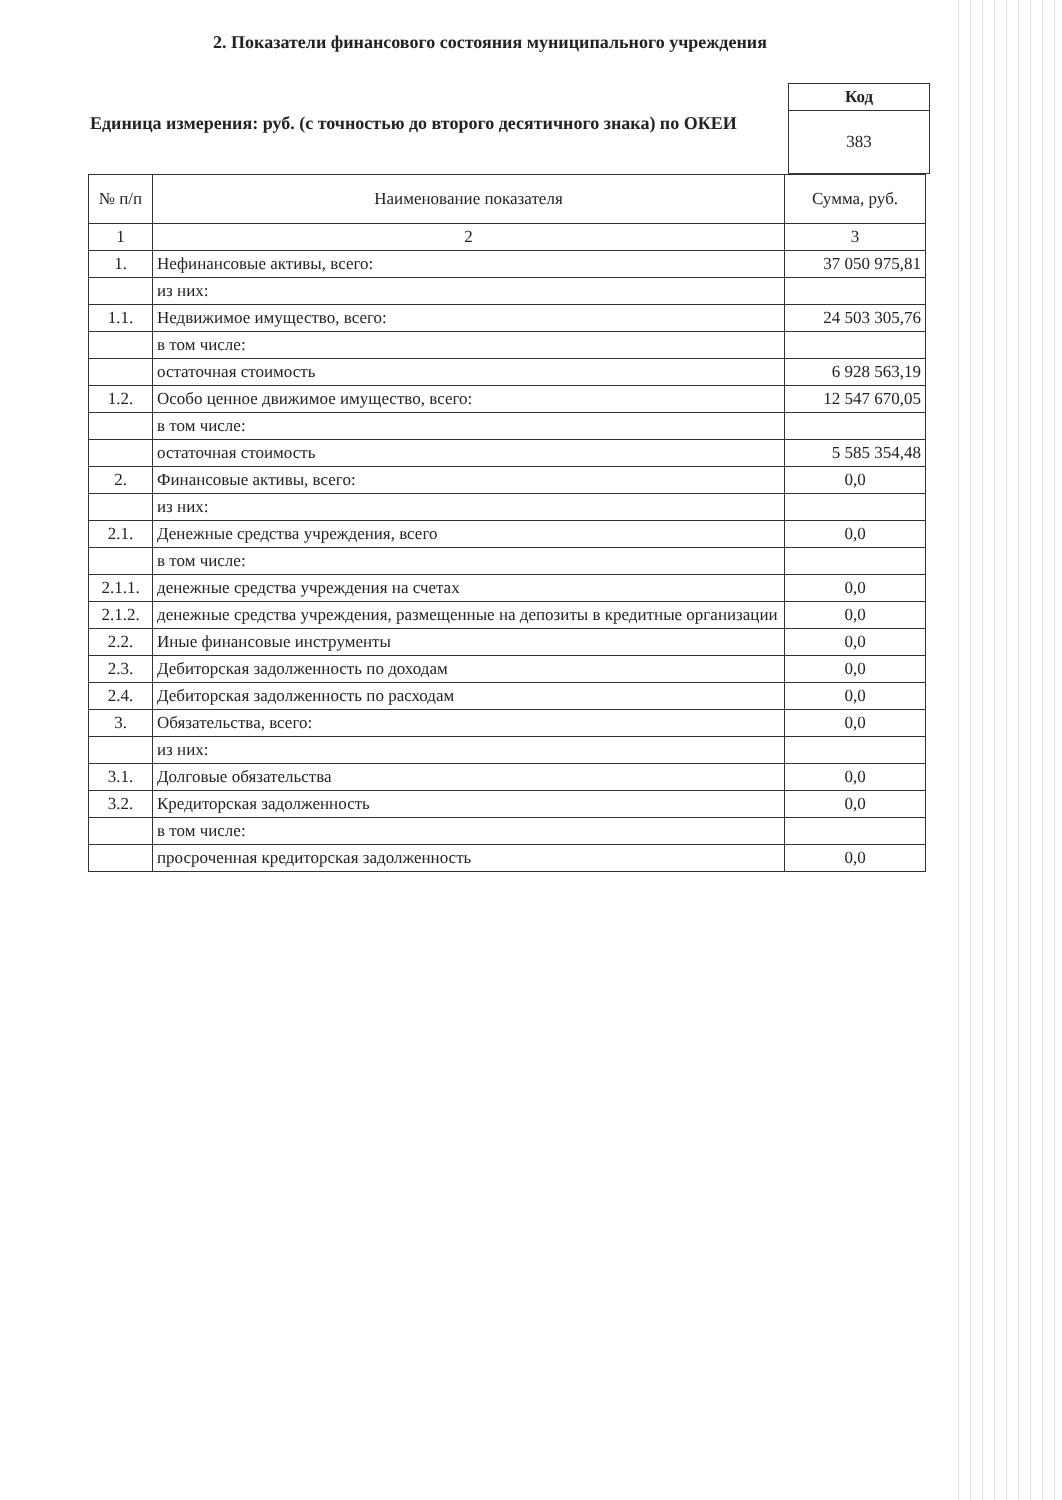2. Показатели финансового состояния муниципального учреждения
Единица измерения: руб. (с точностью до второго десятичного знака) по ОКЕИ
| Код |
| 383 |
| № п/п | Наименование показателя | Сумма, руб. |
| --- | --- | --- |
| 1 | 2 | 3 |
| 1. | Нефинансовые активы, всего: | 37 050 975,81 |
| | из них: | |
| 1.1. | Недвижимое имущество, всего: | 24 503 305,76 |
| | в том числе: | |
| | остаточная стоимость | 6 928 563,19 |
| 1.2. | Особо ценное движимое имущество, всего: | 12 547 670,05 |
| | в том числе: | |
| | остаточная стоимость | 5 585 354,48 |
| 2. | Финансовые активы, всего: | 0,0 |
| | из них: | |
| 2.1. | Денежные средства учреждения, всего | 0,0 |
| | в том числе: | |
| 2.1.1. | денежные средства учреждения на счетах | 0,0 |
| 2.1.2. | денежные средства учреждения, размещенные на депозиты в кредитные организации | 0,0 |
| 2.2. | Иные финансовые инструменты | 0,0 |
| 2.3. | Дебиторская задолженность по доходам | 0,0 |
| 2.4. | Дебиторская задолженность по расходам | 0,0 |
| 3. | Обязательства, всего: | 0,0 |
| | из них: | |
| 3.1. | Долговые обязательства | 0,0 |
| 3.2. | Кредиторская задолженность | 0,0 |
| | в том числе: | |
| | просроченная кредиторская задолженность | 0,0 |